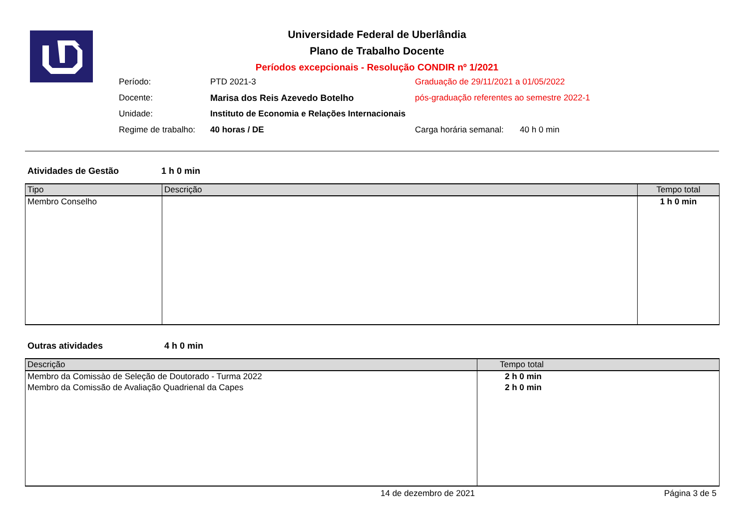Universidade Federal de Uberlândia
Plano de Trabalho Docente
Períodos excepcionais - Resolução CONDIR nº 1/2021
| Período: | PTD 2021-3 | Graduação de 29/11/2021 a 01/05/2022 | |
| Docente: | Marisa dos Reis Azevedo Botelho | pós-graduação referentes ao semestre 2022-1 | |
| Unidade: | Instituto de Economia e Relações Internacionais | | |
| Regime de trabalho: | 40 horas / DE | Carga horária semanal: | 40 h 0 min |
Atividades de Gestão 1 h 0 min
| Tipo | Descrição | Tempo total |
| --- | --- | --- |
| Membro Conselho | | 1 h 0 min |
Outras atividades 4 h 0 min
| Descrição | Tempo total |
| --- | --- |
| Membro da Comissào de Seleção de Doutorado - Turma 2022 | 2 h 0 min |
| Membro da Comissão de Avaliação Quadrienal da Capes | 2 h 0 min |
14 de dezembro de 2021 Página 3 de 5